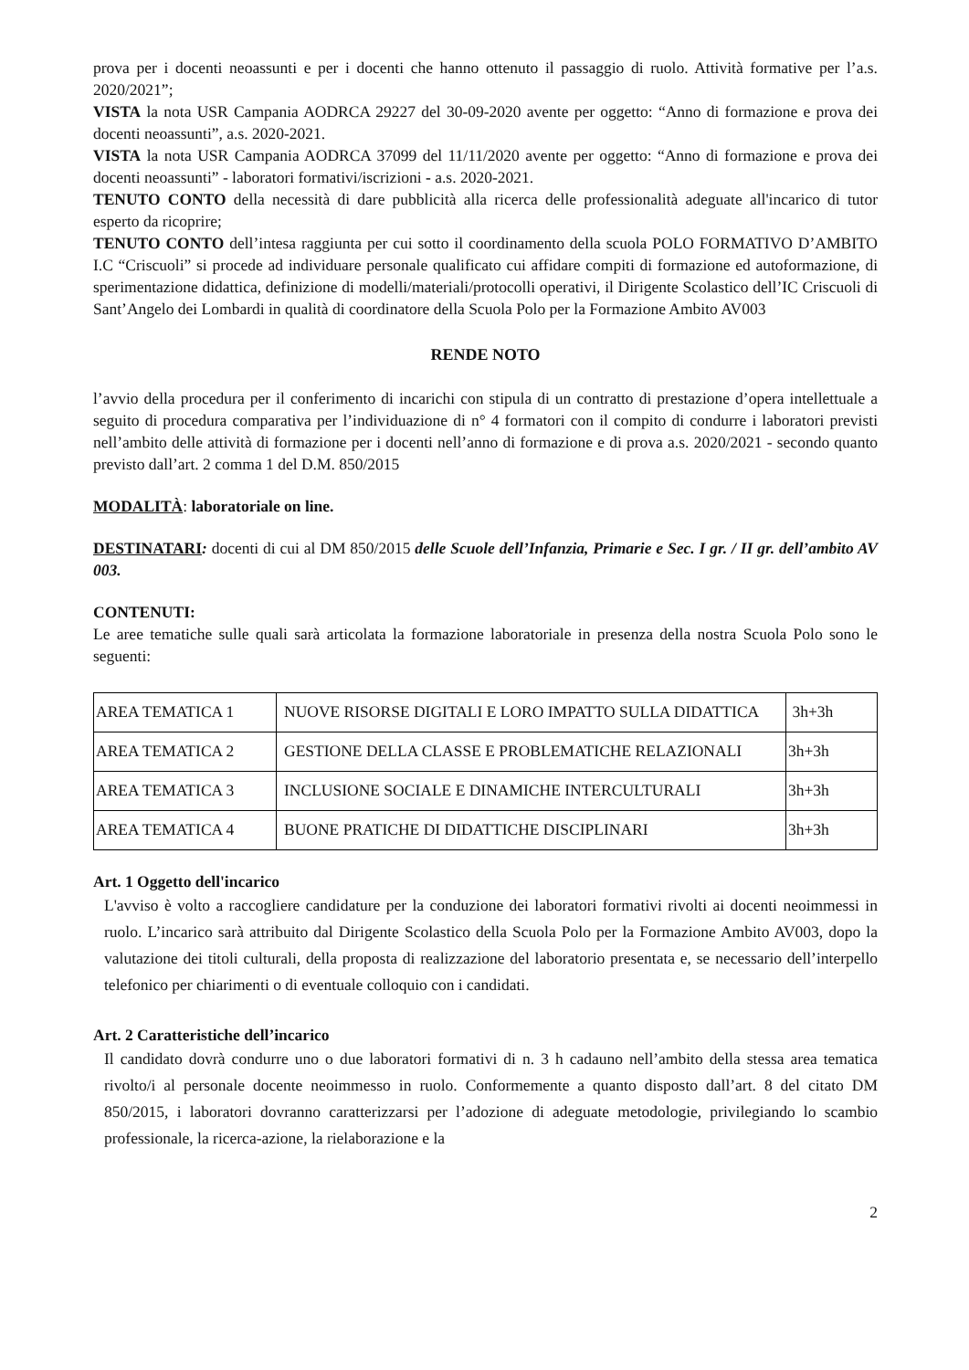prova per i docenti neoassunti e per i docenti che hanno ottenuto il passaggio di ruolo. Attività formative per l’a.s. 2020/2021”;
VISTA la nota USR Campania AODRCA 29227 del 30-09-2020 avente per oggetto: “Anno di formazione e prova dei docenti neoassunti”, a.s. 2020-2021.
VISTA la nota USR Campania AODRCA 37099 del 11/11/2020 avente per oggetto: “Anno di formazione e prova dei docenti neoassunti” - laboratori formativi/iscrizioni - a.s. 2020-2021.
TENUTO CONTO della necessità di dare pubblicità alla ricerca delle professionalità adeguate all'incarico di tutor esperto da ricoprire;
TENUTO CONTO dell’intesa raggiunta per cui sotto il coordinamento della scuola POLO FORMATIVO D’AMBITO I.C “Criscuoli” si procede ad individuare personale qualificato cui affidare compiti di formazione ed autoformazione, di sperimentazione didattica, definizione di modelli/materiali/protocolli operativi, il Dirigente Scolastico dell’IC Criscuoli di Sant’Angelo dei Lombardi in qualità di coordinatore della Scuola Polo per la Formazione Ambito AV003
RENDE NOTO
l’avvio della procedura per il conferimento di incarichi con stipula di un contratto di prestazione d’opera intellettuale a seguito di procedura comparativa per l’individuazione di n° 4 formatori con il compito di condurre i laboratori previsti nell’ambito delle attività di formazione per i docenti nell’anno di formazione e di prova a.s. 2020/2021 - secondo quanto previsto dall’art. 2 comma 1 del D.M. 850/2015
MODALITÀ: laboratoriale on line.
DESTINATARI: docenti di cui al DM 850/2015 delle Scuole dell’Infanzia, Primarie e Sec. I gr. / II gr. dell’ambito AV 003.
CONTENUTI:
Le aree tematiche sulle quali sarà articolata la formazione laboratoriale in presenza della nostra Scuola Polo sono le seguenti:
| AREA TEMATICA 1 | NUOVE RISORSE DIGITALI E LORO IMPATTO SULLA DIDATTICA | 3h+3h |
| AREA TEMATICA 2 | GESTIONE DELLA CLASSE E PROBLEMATICHE RELAZIONALI | 3h+3h |
| AREA TEMATICA 3 | INCLUSIONE SOCIALE E DINAMICHE INTERCULTURALI | 3h+3h |
| AREA TEMATICA 4 | BUONE PRATICHE DI DIDATTICHE DISCIPLINARI | 3h+3h |
Art. 1 Oggetto dell'incarico
L'avviso è volto a raccogliere candidature per la conduzione dei laboratori formativi rivolti ai docenti neoimmessi in ruolo. L’incarico sarà attribuito dal Dirigente Scolastico della Scuola Polo per la Formazione Ambito AV003, dopo la valutazione dei titoli culturali, della proposta di realizzazione del laboratorio presentata e, se necessario dell’interpello telefonico per chiarimenti o di eventuale colloquio con i candidati.
Art. 2 Caratteristiche dell’incarico
Il candidato dovrà condurre uno o due laboratori formativi di n. 3 h cadauno nell’ambito della stessa area tematica rivolto/i al personale docente neoimmesso in ruolo. Conformemente a quanto disposto dall’art. 8 del citato DM 850/2015, i laboratori dovranno caratterizzarsi per l’adozione di adeguate metodologie, privilegiando lo scambio professionale, la ricerca-azione, la rielaborazione e la
2